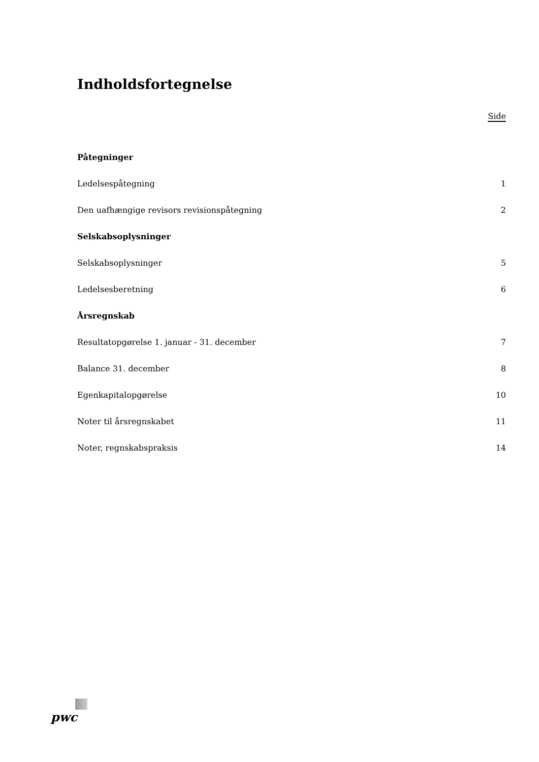Indholdsfortegnelse
Side
Påtegninger
Ledelsespåtegning 1
Den uafhængige revisors revisionspåtegning 2
Selskabsoplysninger
Selskabsoplysninger 5
Ledelsesberetning 6
Årsregnskab
Resultatopgørelse 1. januar - 31. december 7
Balance 31. december 8
Egenkapitalopgørelse 10
Noter til årsregnskabet 11
Noter, regnskabspraksis 14
pwc